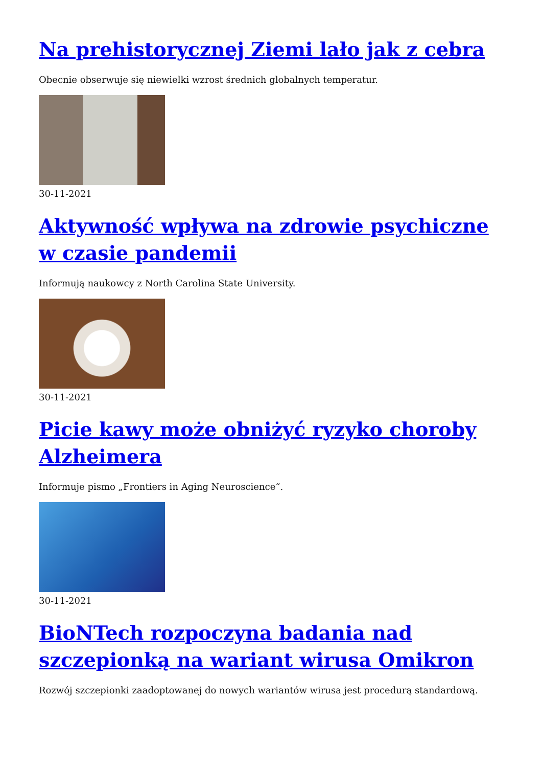Na prehistorycznej Ziemi lało jak z cebra
Obecnie obserwuje się niewielki wzrost średnich globalnych temperatur.
30-11-2021
Aktywność wpływa na zdrowie psychiczne w czasie pandemii
Informują naukowcy z North Carolina State University.
30-11-2021
Picie kawy może obniżyć ryzyko choroby Alzheimera
Informuje pismo „Frontiers in Aging Neuroscience“.
30-11-2021
BioNTech rozpoczyna badania nad szczepionką na wariant wirusa Omikron
Rozwój szczepionki zaadoptowanej do nowych wariantów wirusa jest procedurą standardową.